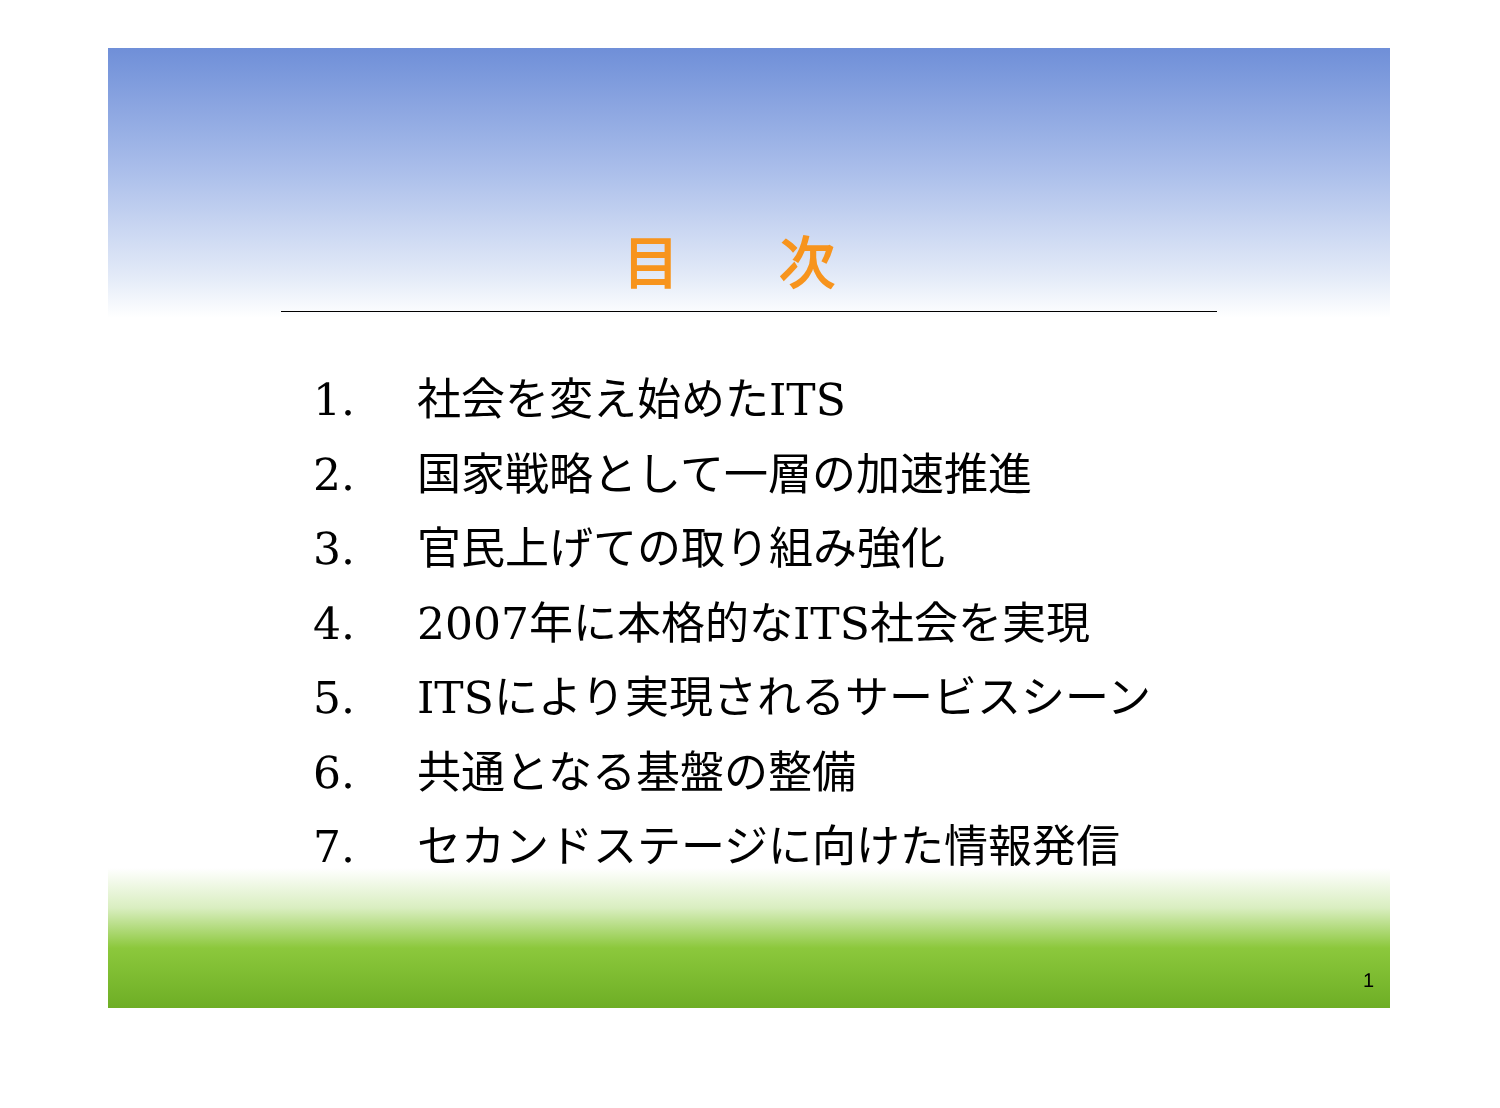目 次
1. 社会を変え始めたITS
2. 国家戦略として一層の加速推進
3. 官民上げての取り組み強化
4. 2007年に本格的なITS社会を実現
5. ITSにより実現されるサービスシーン
6. 共通となる基盤の整備
7. セカンドステージに向けた情報発信
1